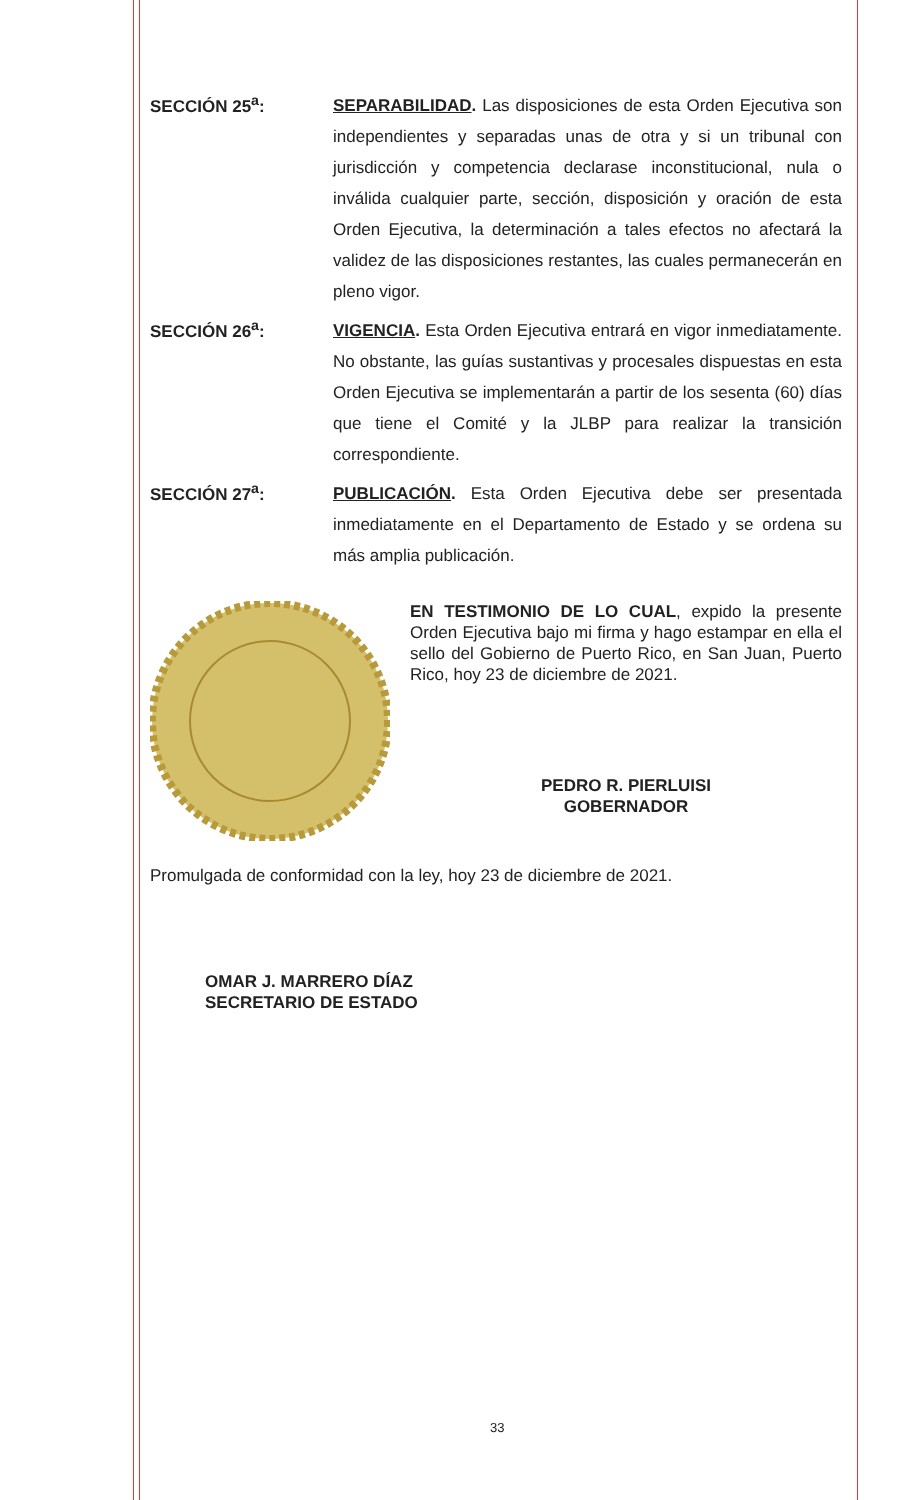SECCIÓN 25<sup>a</sup>:
SEPARABILIDAD. Las disposiciones de esta Orden Ejecutiva son independientes y separadas unas de otra y si un tribunal con jurisdicción y competencia declarase inconstitucional, nula o inválida cualquier parte, sección, disposición y oración de esta Orden Ejecutiva, la determinación a tales efectos no afectará la validez de las disposiciones restantes, las cuales permanecerán en pleno vigor.
SECCIÓN 26<sup>a</sup>:
VIGENCIA. Esta Orden Ejecutiva entrará en vigor inmediatamente. No obstante, las guías sustantivas y procesales dispuestas en esta Orden Ejecutiva se implementarán a partir de los sesenta (60) días que tiene el Comité y la JLBP para realizar la transición correspondiente.
SECCIÓN 27<sup>a</sup>:
PUBLICACIÓN. Esta Orden Ejecutiva debe ser presentada inmediatamente en el Departamento de Estado y se ordena su más amplia publicación.
EN TESTIMONIO DE LO CUAL, expido la presente Orden Ejecutiva bajo mi firma y hago estampar en ella el sello del Gobierno de Puerto Rico, en San Juan, Puerto Rico, hoy 23 de diciembre de 2021.
PEDRO R. PIERLUISI
GOBERNADOR
Promulgada de conformidad con la ley, hoy 23 de diciembre de 2021.
OMAR J. MARRERO DÍAZ
SECRETARIO DE ESTADO
33